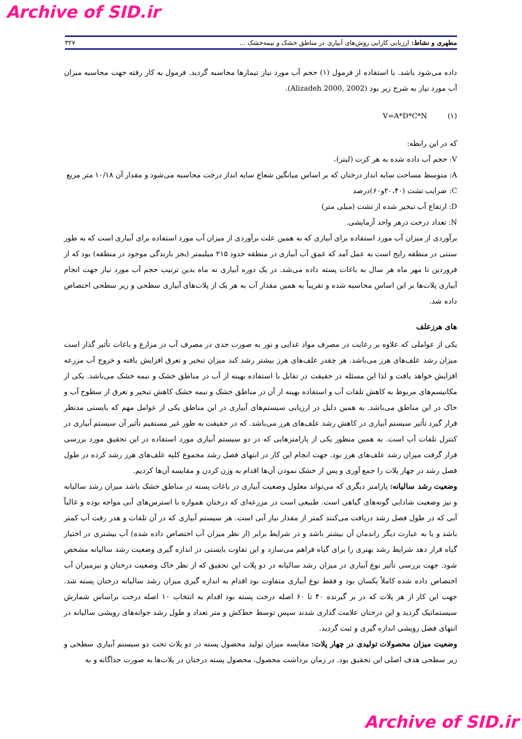Archive of SID.ir
مطهری و نشاط: ارزیابی کارایی روش‌های آبیاری در مناطق خشک و نیمه‌خشک ... ۳۲۷
داده می‌شود باشد. با استفاده از فرمول (۱) حجم آب مورد نیاز تیمارها محاسبه گردید. فرمول به کار رفته جهت محاسبه میزان آب مورد نیاز به شرح زیر بود (Alizadeh 2000, 2002).
V=A*D*C*N (۱)
که در این رابطه:
V: حجم آب داده شده به هر کرت (لیتر)،
A: متوسط مساحت سایه انداز درختان که بر اساس میانگین شعاع سایه انداز درخت محاسبه می‌شود و مقدار آن ۱۰/۱۸ متر مربع
C: ضرایب تشت (۲۰،۴۰و۶۰)درصد
D: ارتفاع آب تبخیر شده از تشت (میلی متر)
N: تعداد درخت درهر واحد آزمایشی.
برآوردی از میزان آب مورد استفاده برای آبیاری که به همین علت برآوردی از میزان آب مورد استفاده برای آبیاری است که به طور سنتی در منطقه رایج است به عمل آمد که عمق آب آبیاری در منطقه حدود ۲۱۵ میلیمتر (بجز بارندگی موجود در منطقه) بود که از فروردین تا مهر ماه هر سال به باغات پسته داده می‌شد. در یک دوره آبیاری نه ماه بدین ترتیب حجم آب مورد نیاز جهت انجام آبیاری پلات‌ها بر این اساس محاسبه شده و تقریباً به همین مقدار آب به هر یک از پلات‌های آبیاری سطحی و زیر سطحی اختصاص داده شد.
های هرزعلف
یکی از عواملی که علاوه بر رعایت در مصرف مواد غذایی و نور به صورت جدی در مصرف آب در مزارع و باغات تأثیر گذار است میزان رشد علف‌های هرز می‌باشد. هر چقدر علف‌های هرز بیشتر رشد کند میزان تبخیر و تعرق افزایش یافته و خروج آب مزرعه افزایش خواهد یافت و لذا این مسئله در حقیقت در تقابل با استفاده بهینه از آب در مناطق خشک و نیمه خشک می‌باشد. یکی از مکانیسم‌های مربوط به کاهش تلفات آب و استفاده بهینه از آن در مناطق خشک و نیمه خشک کاهش تبخیر و تعرق از سطوح آب و خاک در این مناطق می‌باشد. به همین دلیل در ارزیابی سیستم‌های آبیاری در این مناطق یکی از عوامل مهم که بایستی مدنظر قرار گیرد تأثیر سیستم آبیاری در کاهش رشد علف‌های هرز می‌باشد. که در حقیقت به طور غیر مستقیم تأثیر آن سیستم آبیاری در کنترل تلفات آب است. به همین منظور یکی از پارامترهایی که در دو سیستم آبیاری مورد استفاده در این تحقیق مورد بررسی قرار گرفت میزان رشد علف‌های هرز بود. جهت انجام این کار در انتهای فصل رشد مجموع کلیه علف‌های هرز رشد کرده در طول فصل رشد در چهار پلات را جمع آوری و پس از خشک نمودن آن‌ها اقدام به وزن کردن و مقایسه آن‌ها کردیم.
وضعیت رشد سالیانه: پارامتر دیگری که می‌تواند معلول وضعیت آبیاری در باغات پسته در مناطق خشک باشد میزان رشد سالیانه و نیز وضعیت شادابی گونه‌های گیاهی است. طبیعی است در مزرعه‌ای که درختان همواره با استرس‌های آبی مواجه بوده و غالباً آبی که در طول فصل رشد دریافت می‌کنند کمتر از مقدار نیاز آبی است. هر سیستم آبیاری که در آن تلفات و هدر رفت آب کمتر باشد و یا به عبارت دیگر راندمان آن بیشتر باشد و در شرایط برابر (از نظر میزان آب اختصاص داده شده) آب بیشتری در اختیار گیاه قرار دهد شرایط رشد بهتری را برای گیاه فراهم می‌سازد و این تفاوت بایستی در اندازه گیری وضعیت رشد سالیانه مشخص شود. جهت بررسی تأثیر نوع آبیاری در میزان رشد سالیانه در دو پلات این تحقیق که از نظر خاک وضعیت درختان و نیزمیزان آب اختصاص داده شده کاملاً یکسان بود و فقط نوع آبیاری متفاوت بود اقدام به اندازه گیری میزان رشد سالیانه درختان پسته شد. جهت این کار از هر پلات که در بر گیرنده ۴۰ تا ۶۰ اصله درخت پسته بود اقدام به انتخاب ۱۰ اصله درخت براساس شمارش سیستماتیک گردید و این درختان علامت گذاری شدند سپس توسط خط‌کش و متر تعداد و طول رشد جوانه‌های رویشی سالیانه در انتهای فصل رویشی اندازه گیری و ثبت گردید.
وضعیت میزان محصولات تولیدی در چهار پلات: مقایسه میزان تولید محصول پسته در دو پلات تحت دو سیسنم آبیاری سطحی و زیر سطحی هدف اصلی این تحقیق بود. در زمان برداشت محصول، محصول پسته درختان در پلات‌ها به صورت جداگانه و به
Archive of SID.ir